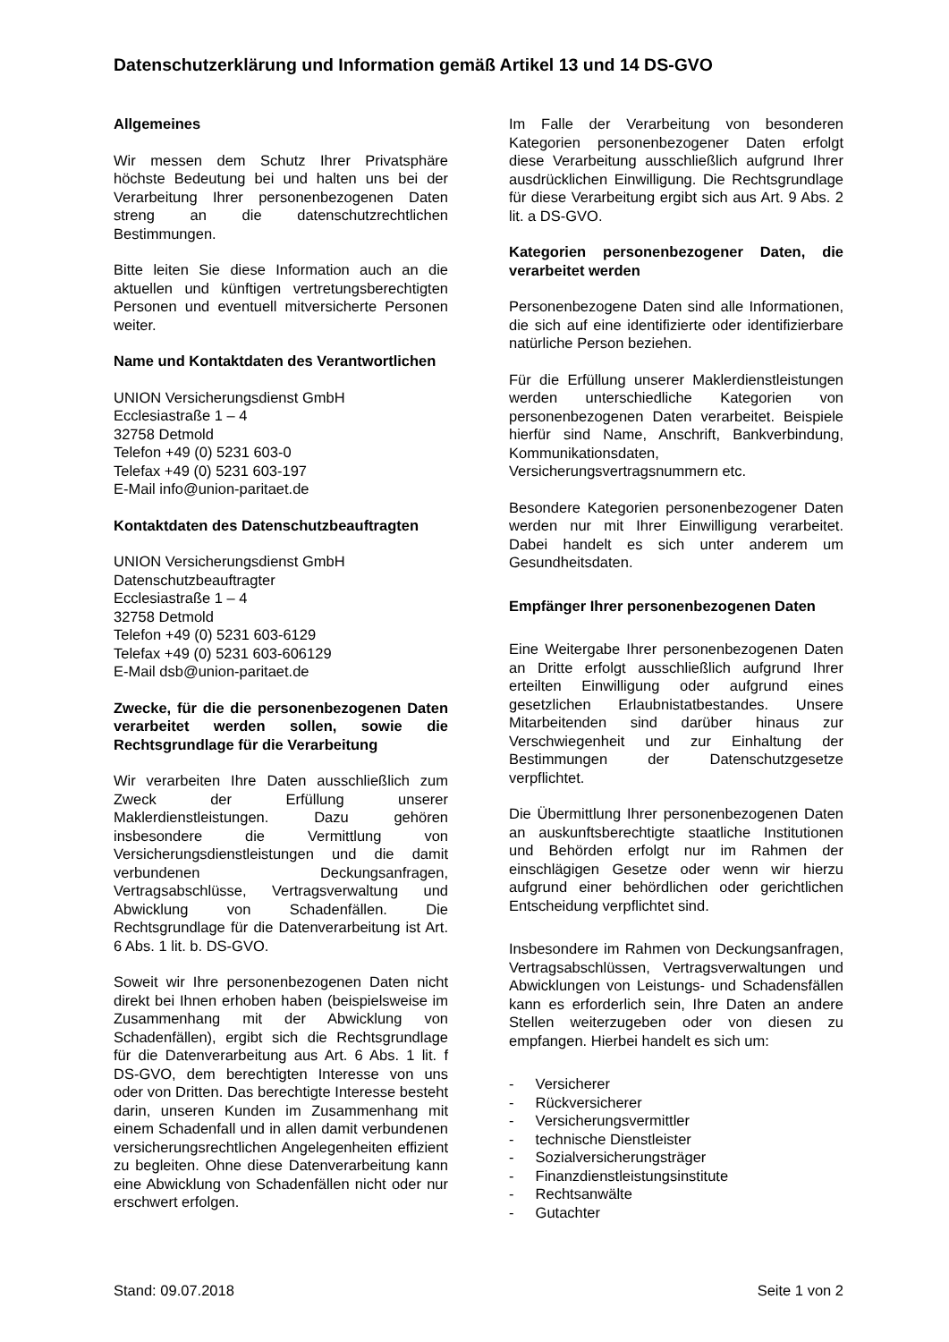Datenschutzerklärung und Information gemäß Artikel 13 und 14 DS-GVO
Allgemeines
Wir messen dem Schutz Ihrer Privatsphäre höchste Bedeutung bei und halten uns bei der Verarbeitung Ihrer personenbezogenen Daten streng an die datenschutzrechtlichen Bestimmungen.
Bitte leiten Sie diese Information auch an die aktuellen und künftigen vertretungsberechtigten Personen und eventuell mitversicherte Personen weiter.
Name und Kontaktdaten des Verantwortlichen
UNION Versicherungsdienst GmbH
Ecclesiastraße 1 – 4
32758 Detmold
Telefon +49 (0) 5231 603-0
Telefax +49 (0) 5231 603-197
E-Mail info@union-paritaet.de
Kontaktdaten des Datenschutzbeauftragten
UNION Versicherungsdienst GmbH
Datenschutzbeauftragter
Ecclesiastraße 1 – 4
32758 Detmold
Telefon +49 (0) 5231 603-6129
Telefax +49 (0) 5231 603-606129
E-Mail dsb@union-paritaet.de
Zwecke, für die die personenbezogenen Daten verarbeitet werden sollen, sowie die Rechtsgrundlage für die Verarbeitung
Wir verarbeiten Ihre Daten ausschließlich zum Zweck der Erfüllung unserer Maklerdienstleistungen. Dazu gehören insbesondere die Vermittlung von Versicherungsdienstleistungen und die damit verbundenen Deckungsanfragen, Vertragsabschlüsse, Vertragsverwaltung und Abwicklung von Schadenfällen. Die Rechtsgrundlage für die Datenverarbeitung ist Art. 6 Abs. 1 lit. b. DS-GVO.
Soweit wir Ihre personenbezogenen Daten nicht direkt bei Ihnen erhoben haben (beispielsweise im Zusammenhang mit der Abwicklung von Schadenfällen), ergibt sich die Rechtsgrundlage für die Datenverarbeitung aus Art. 6 Abs. 1 lit. f DS-GVO, dem berechtigten Interesse von uns oder von Dritten. Das berechtigte Interesse besteht darin, unseren Kunden im Zusammenhang mit einem Schadenfall und in allen damit verbundenen versicherungsrechtlichen Angelegenheiten effizient zu begleiten. Ohne diese Datenverarbeitung kann eine Abwicklung von Schadenfällen nicht oder nur erschwert erfolgen.
Im Falle der Verarbeitung von besonderen Kategorien personenbezogener Daten erfolgt diese Verarbeitung ausschließlich aufgrund Ihrer ausdrücklichen Einwilligung. Die Rechtsgrundlage für diese Verarbeitung ergibt sich aus Art. 9 Abs. 2 lit. a DS-GVO.
Kategorien personenbezogener Daten, die verarbeitet werden
Personenbezogene Daten sind alle Informationen, die sich auf eine identifizierte oder identifizierbare natürliche Person beziehen.
Für die Erfüllung unserer Maklerdienstleistungen werden unterschiedliche Kategorien von personenbezogenen Daten verarbeitet. Beispiele hierfür sind Name, Anschrift, Bankverbindung, Kommunikationsdaten, Versicherungsvertragsnummern etc.
Besondere Kategorien personenbezogener Daten werden nur mit Ihrer Einwilligung verarbeitet. Dabei handelt es sich unter anderem um Gesundheitsdaten.
Empfänger Ihrer personenbezogenen Daten
Eine Weitergabe Ihrer personenbezogenen Daten an Dritte erfolgt ausschließlich aufgrund Ihrer erteilten Einwilligung oder aufgrund eines gesetzlichen Erlaubnistatbestandes. Unsere Mitarbeitenden sind darüber hinaus zur Verschwiegenheit und zur Einhaltung der Bestimmungen der Datenschutzgesetze verpflichtet.
Die Übermittlung Ihrer personenbezogenen Daten an auskunftsberechtigte staatliche Institutionen und Behörden erfolgt nur im Rahmen der einschlägigen Gesetze oder wenn wir hierzu aufgrund einer behördlichen oder gerichtlichen Entscheidung verpflichtet sind.
Insbesondere im Rahmen von Deckungsanfragen, Vertragsabschlüssen, Vertragsverwaltungen und Abwicklungen von Leistungs- und Schadensfällen kann es erforderlich sein, Ihre Daten an andere Stellen weiterzugeben oder von diesen zu empfangen. Hierbei handelt es sich um:
- Versicherer
- Rückversicherer
- Versicherungsvermittler
- technische Dienstleister
- Sozialversicherungsträger
- Finanzdienstleistungsinstitute
- Rechtsanwälte
- Gutachter
Stand: 09.07.2018 Seite 1 von 2